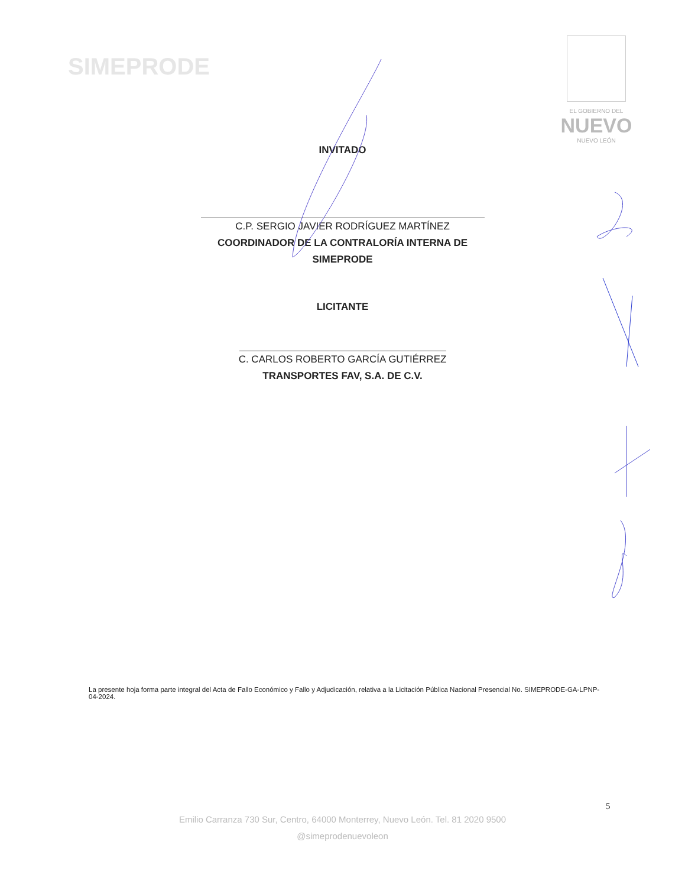SIMEPRODE
EL GOBIERNO DEL
NUEVO
NUEVO LEÓN
INVITADO
C.P. SERGIO JAVIER RODRÍGUEZ MARTÍNEZ
COORDINADOR DE LA CONTRALORÍA INTERNA DE
SIMEPRODE
LICITANTE
C. CARLOS ROBERTO GARCÍA GUTIÉRREZ
TRANSPORTES FAV, S.A. DE C.V.
La presente hoja forma parte integral del Acta de Fallo Económico y Fallo y Adjudicación, relativa a la Licitación Pública Nacional Presencial No. SIMEPRODE-GA-LPNP-04-2024.
5
Emilio Carranza 730 Sur, Centro, 64000 Monterrey, Nuevo León. Tel. 81 2020 9500
@simeprodenuevoleon